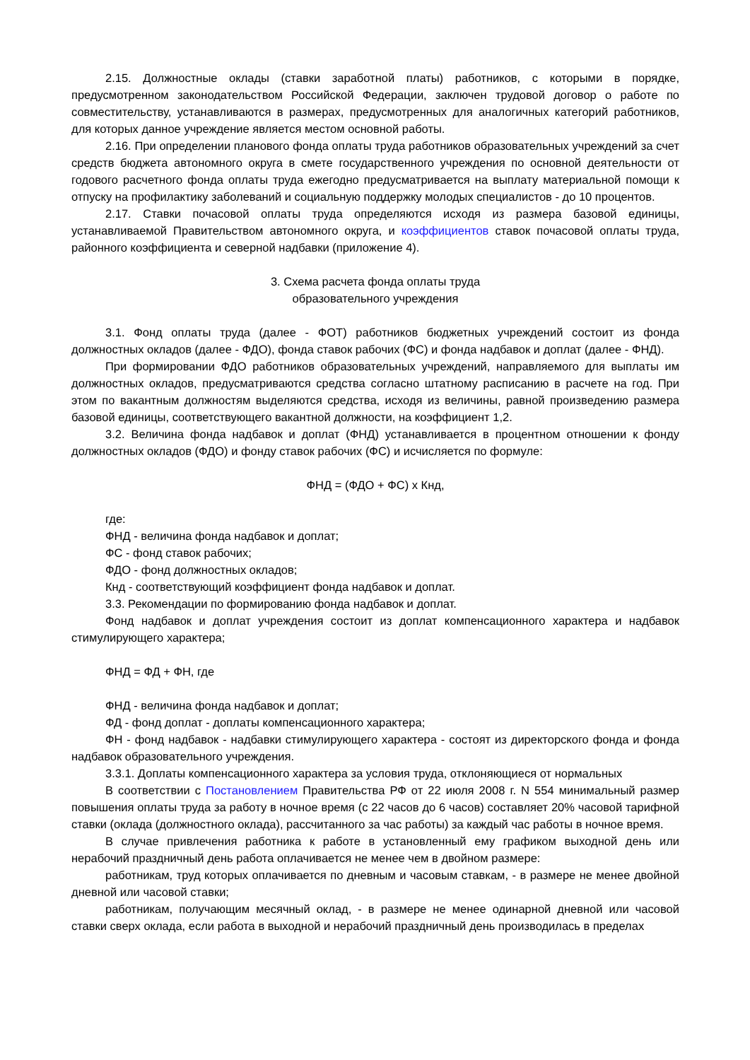2.15. Должностные оклады (ставки заработной платы) работников, с которыми в порядке, предусмотренном законодательством Российской Федерации, заключен трудовой договор о работе по совместительству, устанавливаются в размерах, предусмотренных для аналогичных категорий работников, для которых данное учреждение является местом основной работы.
2.16. При определении планового фонда оплаты труда работников образовательных учреждений за счет средств бюджета автономного округа в смете государственного учреждения по основной деятельности от годового расчетного фонда оплаты труда ежегодно предусматривается на выплату материальной помощи к отпуску на профилактику заболеваний и социальную поддержку молодых специалистов - до 10 процентов.
2.17. Ставки почасовой оплаты труда определяются исходя из размера базовой единицы, устанавливаемой Правительством автономного округа, и коэффициентов ставок почасовой оплаты труда, районного коэффициента и северной надбавки (приложение 4).
3. Схема расчета фонда оплаты труда
образовательного учреждения
3.1. Фонд оплаты труда (далее - ФОТ) работников бюджетных учреждений состоит из фонда должностных окладов (далее - ФДО), фонда ставок рабочих (ФС) и фонда надбавок и доплат (далее - ФНД).
При формировании ФДО работников образовательных учреждений, направляемого для выплаты им должностных окладов, предусматриваются средства согласно штатному расписанию в расчете на год. При этом по вакантным должностям выделяются средства, исходя из величины, равной произведению размера базовой единицы, соответствующего вакантной должности, на коэффициент 1,2.
3.2. Величина фонда надбавок и доплат (ФНД) устанавливается в процентном отношении к фонду должностных окладов (ФДО) и фонду ставок рабочих (ФС) и исчисляется по формуле:
ФНД = (ФДО + ФС) x Кнд,
где:
ФНД - величина фонда надбавок и доплат;
ФС - фонд ставок рабочих;
ФДО - фонд должностных окладов;
Кнд - соответствующий коэффициент фонда надбавок и доплат.
3.3. Рекомендации по формированию фонда надбавок и доплат.
Фонд надбавок и доплат учреждения состоит из доплат компенсационного характера и надбавок стимулирующего характера;
ФНД = ФД + ФН, где
ФНД - величина фонда надбавок и доплат;
ФД - фонд доплат - доплаты компенсационного характера;
ФН - фонд надбавок - надбавки стимулирующего характера - состоят из директорского фонда и фонда надбавок образовательного учреждения.
3.3.1. Доплаты компенсационного характера за условия труда, отклоняющиеся от нормальных
В соответствии с Постановлением Правительства РФ от 22 июля 2008 г. N 554 минимальный размер повышения оплаты труда за работу в ночное время (с 22 часов до 6 часов) составляет 20% часовой тарифной ставки (оклада (должностного оклада), рассчитанного за час работы) за каждый час работы в ночное время.
В случае привлечения работника к работе в установленный ему графиком выходной день или нерабочий праздничный день работа оплачивается не менее чем в двойном размере:
работникам, труд которых оплачивается по дневным и часовым ставкам, - в размере не менее двойной дневной или часовой ставки;
работникам, получающим месячный оклад, - в размере не менее одинарной дневной или часовой ставки сверх оклада, если работа в выходной и нерабочий праздничный день производилась в пределах